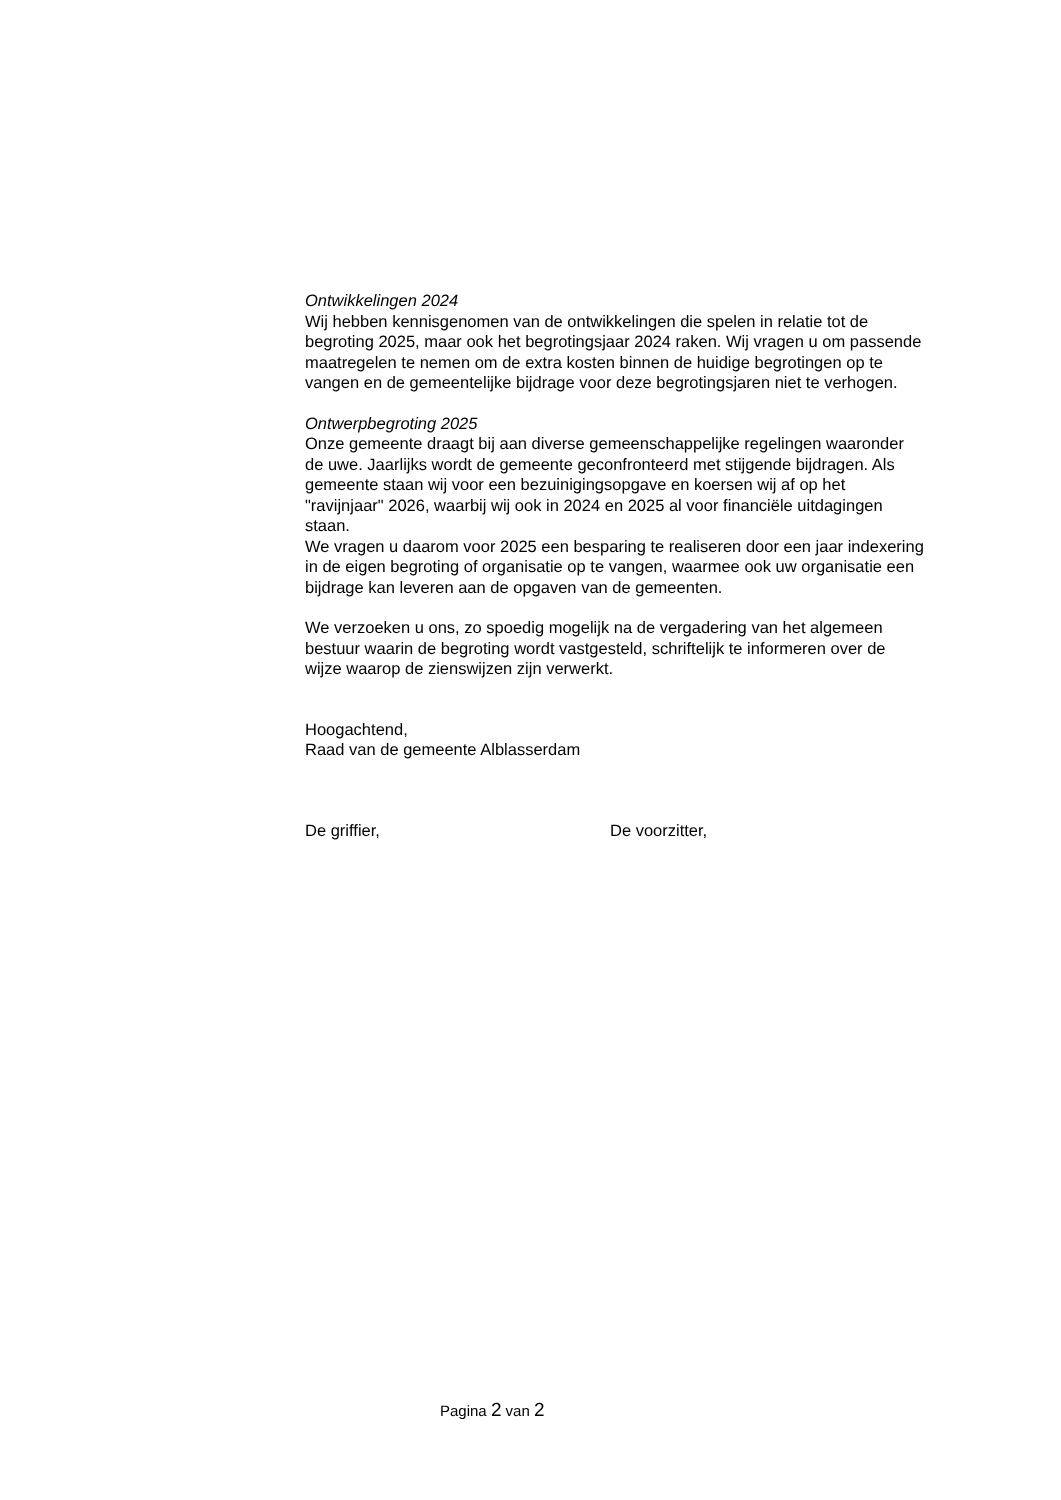Ontwikkelingen 2024
Wij hebben kennisgenomen van de ontwikkelingen die spelen in relatie tot de begroting 2025, maar ook het begrotingsjaar 2024 raken. Wij vragen u om passende maatregelen te nemen om de extra kosten binnen de huidige begrotingen op te vangen en de gemeentelijke bijdrage voor deze begrotingsjaren niet te verhogen.
Ontwerpbegroting 2025
Onze gemeente draagt bij aan diverse gemeenschappelijke regelingen waaronder de uwe. Jaarlijks wordt de gemeente geconfronteerd met stijgende bijdragen. Als gemeente staan wij voor een bezuinigingsopgave en koersen wij af op het "ravijnjaar" 2026, waarbij wij ook in 2024 en 2025 al voor financiële uitdagingen staan.
We vragen u daarom voor 2025 een besparing te realiseren door een jaar indexering in de eigen begroting of organisatie op te vangen, waarmee ook uw organisatie een bijdrage kan leveren aan de opgaven van de gemeenten.
We verzoeken u ons, zo spoedig mogelijk na de vergadering van het algemeen bestuur waarin de begroting wordt vastgesteld, schriftelijk te informeren over de wijze waarop de zienswijzen zijn verwerkt.
Hoogachtend,
Raad van de gemeente Alblasserdam
De griffier, De voorzitter,
Pagina 2 van 2